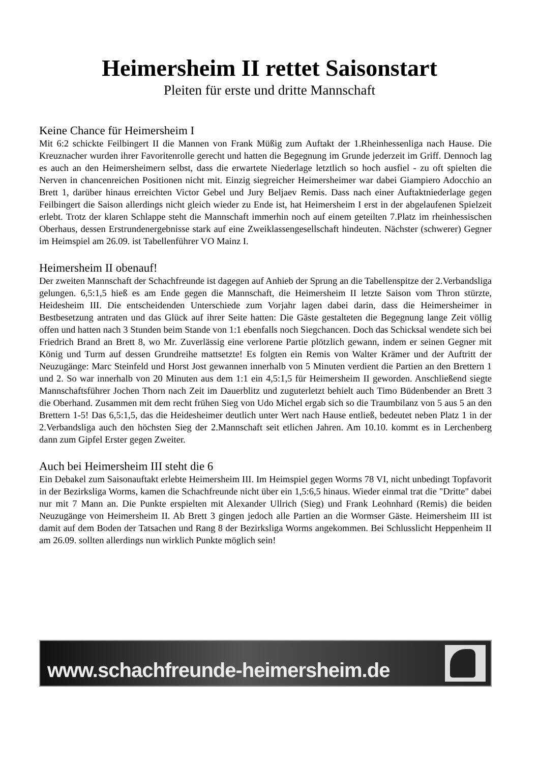Heimersheim II rettet Saisonstart
Pleiten für erste und dritte Mannschaft
Keine Chance für Heimersheim I
Mit 6:2 schickte Feilbingert II die Mannen von Frank Müßig zum Auftakt der 1.Rheinhessenliga nach Hause. Die Kreuznacher wurden ihrer Favoritenrolle gerecht und hatten die Begegnung im Grunde jederzeit im Griff. Dennoch lag es auch an den Heimersheimern selbst, dass die erwartete Niederlage letztlich so hoch ausfiel - zu oft spielten die Nerven in chancenreichen Positionen nicht mit. Einzig siegreicher Heimersheimer war dabei Giampiero Adocchio an Brett 1, darüber hinaus erreichten Victor Gebel und Jury Beljaev Remis. Dass nach einer Auftaktniederlage gegen Feilbingert die Saison allerdings nicht gleich wieder zu Ende ist, hat Heimersheim I erst in der abgelaufenen Spielzeit erlebt. Trotz der klaren Schlappe steht die Mannschaft immerhin noch auf einem geteilten 7.Platz im rheinhessischen Oberhaus, dessen Erstrundenergebnisse stark auf eine Zweiklassengesellschaft hindeuten. Nächster (schwerer) Gegner im Heimspiel am 26.09. ist Tabellenführer VO Mainz I.
Heimersheim II obenauf!
Der zweiten Mannschaft der Schachfreunde ist dagegen auf Anhieb der Sprung an die Tabellenspitze der 2.Verbandsliga gelungen. 6,5:1,5 hieß es am Ende gegen die Mannschaft, die Heimersheim II letzte Saison vom Thron stürzte, Heidesheim III. Die entscheidenden Unterschiede zum Vorjahr lagen dabei darin, dass die Heimersheimer in Bestbesetzung antraten und das Glück auf ihrer Seite hatten: Die Gäste gestalteten die Begegnung lange Zeit völlig offen und hatten nach 3 Stunden beim Stande von 1:1 ebenfalls noch Siegchancen. Doch das Schicksal wendete sich bei Friedrich Brand an Brett 8, wo Mr. Zuverlässig eine verlorene Partie plötzlich gewann, indem er seinen Gegner mit König und Turm auf dessen Grundreihe mattsetzte! Es folgten ein Remis von Walter Krämer und der Auftritt der Neuzugänge: Marc Steinfeld und Horst Jost gewannen innerhalb von 5 Minuten verdient die Partien an den Brettern 1 und 2. So war innerhalb von 20 Minuten aus dem 1:1 ein 4,5:1,5 für Heimersheim II geworden. Anschließend siegte Mannschaftsführer Jochen Thorn nach Zeit im Dauerblitz und zuguterletzt behielt auch Timo Büdenbender an Brett 3 die Oberhand. Zusammen mit dem recht frühen Sieg von Udo Michel ergab sich so die Traumbilanz von 5 aus 5 an den Brettern 1-5! Das 6,5:1,5, das die Heidesheimer deutlich unter Wert nach Hause entließ, bedeutet neben Platz 1 in der 2.Verbandsliga auch den höchsten Sieg der 2.Mannschaft seit etlichen Jahren. Am 10.10. kommt es in Lerchenberg dann zum Gipfel Erster gegen Zweiter.
Auch bei Heimersheim III steht die 6
Ein Debakel zum Saisonauftakt erlebte Heimersheim III. Im Heimspiel gegen Worms 78 VI, nicht unbedingt Topfavorit in der Bezirksliga Worms, kamen die Schachfreunde nicht über ein 1,5:6,5 hinaus. Wieder einmal trat die "Dritte" dabei nur mit 7 Mann an. Die Punkte erspielten mit Alexander Ullrich (Sieg) und Frank Leohnhard (Remis) die beiden Neuzugänge von Heimersheim II. Ab Brett 3 gingen jedoch alle Partien an die Wormser Gäste. Heimersheim III ist damit auf dem Boden der Tatsachen und Rang 8 der Bezirksliga Worms angekommen. Bei Schlusslicht Heppenheim II am 26.09. sollten allerdings nun wirklich Punkte möglich sein!
www.schachfreunde-heimersheim.de